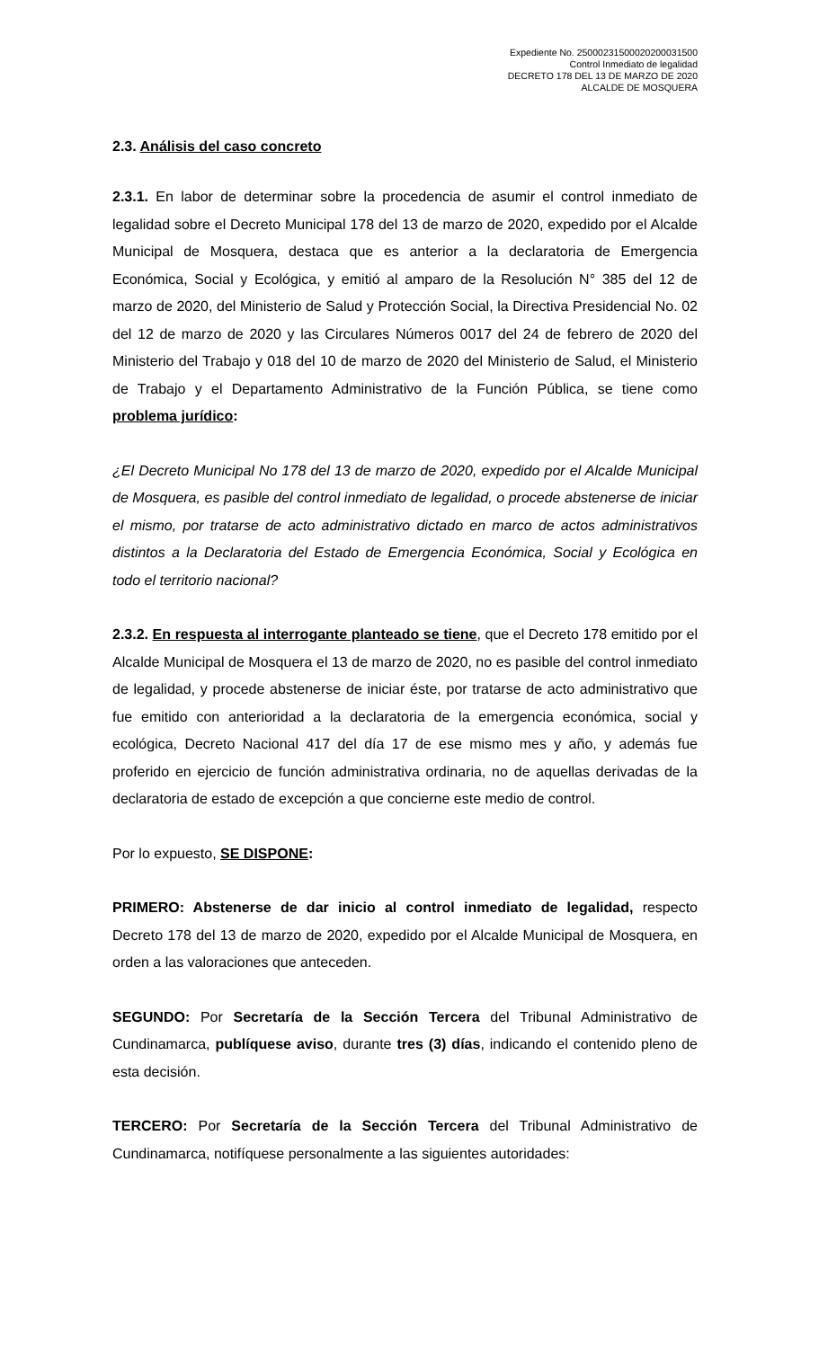Expediente No. 25000231500020200031500
Control Inmediato de legalidad
DECRETO 178 DEL 13 DE MARZO DE 2020
ALCALDE DE MOSQUERA
2.3. Análisis del caso concreto
2.3.1. En labor de determinar sobre la procedencia de asumir el control inmediato de legalidad sobre el Decreto Municipal 178 del 13 de marzo de 2020, expedido por el Alcalde Municipal de Mosquera, destaca que es anterior a la declaratoria de Emergencia Económica, Social y Ecológica, y emitió al amparo de la Resolución N° 385 del 12 de marzo de 2020, del Ministerio de Salud y Protección Social, la Directiva Presidencial No. 02 del 12 de marzo de 2020 y las Circulares Números 0017 del 24 de febrero de 2020 del Ministerio del Trabajo y 018 del 10 de marzo de 2020 del Ministerio de Salud, el Ministerio de Trabajo y el Departamento Administrativo de la Función Pública, se tiene como problema jurídico:
¿El Decreto Municipal No 178 del 13 de marzo de 2020, expedido por el Alcalde Municipal de Mosquera, es pasible del control inmediato de legalidad, o procede abstenerse de iniciar el mismo, por tratarse de acto administrativo dictado en marco de actos administrativos distintos a la Declaratoria del Estado de Emergencia Económica, Social y Ecológica en todo el territorio nacional?
2.3.2. En respuesta al interrogante planteado se tiene, que el Decreto 178 emitido por el Alcalde Municipal de Mosquera el 13 de marzo de 2020, no es pasible del control inmediato de legalidad, y procede abstenerse de iniciar éste, por tratarse de acto administrativo que fue emitido con anterioridad a la declaratoria de la emergencia económica, social y ecológica, Decreto Nacional 417 del día 17 de ese mismo mes y año, y además fue proferido en ejercicio de función administrativa ordinaria, no de aquellas derivadas de la declaratoria de estado de excepción a que concierne este medio de control.
Por lo expuesto, SE DISPONE:
PRIMERO: Abstenerse de dar inicio al control inmediato de legalidad, respecto Decreto 178 del 13 de marzo de 2020, expedido por el Alcalde Municipal de Mosquera, en orden a las valoraciones que anteceden.
SEGUNDO: Por Secretaría de la Sección Tercera del Tribunal Administrativo de Cundinamarca, publíquese aviso, durante tres (3) días, indicando el contenido pleno de esta decisión.
TERCERO: Por Secretaría de la Sección Tercera del Tribunal Administrativo de Cundinamarca, notifíquese personalmente a las siguientes autoridades: